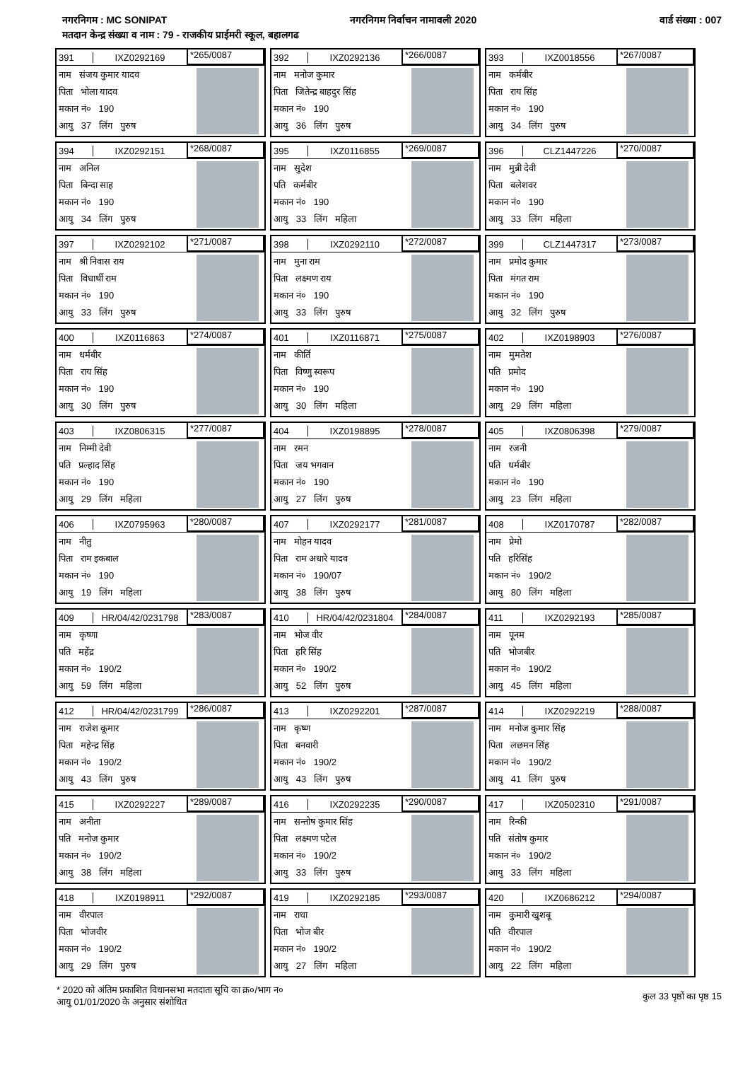नगरनिगम : MC SONIPAT नगरनिगम निर्वाचन नामावली 2020 वार्ड संख्या : 007
मतदान केन्द्र संख्या व नाम : 79 - राजकीय प्राईमरी स्कूल, बहालगढ
391 IXZ0292169 *265/0087
नाम संजय कुमार यादव
पिता भोला यादव
मकान नं० 190
आयु 37 लिंग पुरुष
392 IXZ0292136 *266/0087
नाम मनोज कुमार
पिता जितेन्द्र बाहदुर सिंह
मकान नं० 190
आयु 36 लिंग पुरुष
393 IXZ0018556 *267/0087
नाम कर्मबीर
पिता राय सिंह
मकान नं० 190
आयु 34 लिंग पुरुष
394 IXZ0292151 *268/0087
नाम अनिल
पिता बिन्दा साह
मकान नं० 190
आयु 34 लिंग पुरुष
395 IXZ0116855 *269/0087
नाम सुदेश
पति कर्मबीर
मकान नं० 190
आयु 33 लिंग महिला
396 CLZ1447226 *270/0087
नाम मुन्नी देवी
पिता बलेशवर
मकान नं० 190
आयु 33 लिंग महिला
397 IXZ0292102 *271/0087
नाम श्री निवास राय
पिता विधार्थी राम
मकान नं० 190
आयु 33 लिंग पुरुष
398 IXZ0292110 *272/0087
नाम मुना राम
पिता लक्ष्मण राय
मकान नं० 190
आयु 33 लिंग पुरुष
399 CLZ1447317 *273/0087
नाम प्रमोद कुमार
पिता मंगत राम
मकान नं० 190
आयु 32 लिंग पुरुष
400 IXZ0116863 *274/0087
नाम धर्मबीर
पिता राय सिंह
मकान नं० 190
आयु 30 लिंग पुरुष
401 IXZ0116871 *275/0087
नाम कीर्ति
पिता विष्णु स्वरूप
मकान नं० 190
आयु 30 लिंग महिला
402 IXZ0198903 *276/0087
नाम मुमतेश
पति प्रमोद
मकान नं० 190
आयु 29 लिंग महिला
403 IXZ0806315 *277/0087
नाम निम्मी देवी
पति प्रल्हाद सिंह
मकान नं० 190
आयु 29 लिंग महिला
404 IXZ0198895 *278/0087
नाम रमन
पिता जय भगवान
मकान नं० 190
आयु 27 लिंग पुरुष
405 IXZ0806398 *279/0087
नाम रजनी
पति धर्मबीर
मकान नं० 190
आयु 23 लिंग महिला
406 IXZ0795963 *280/0087
नाम नीतु
पिता राम इकबाल
मकान नं० 190
आयु 19 लिंग महिला
407 IXZ0292177 *281/0087
नाम मोहन यादव
पिता राम अधारे यादव
मकान नं० 190/07
आयु 38 लिंग पुरुष
408 IXZ0170787 *282/0087
नाम प्रेमो
पति हरिसिंह
मकान नं० 190/2
आयु 80 लिंग महिला
409 HR/04/42/0231798 *283/0087
नाम कृष्णा
पति महेंद्र
मकान नं० 190/2
आयु 59 लिंग महिला
410 HR/04/42/0231804 *284/0087
नाम भोज वीर
पिता हरि सिंह
मकान नं० 190/2
आयु 52 लिंग पुरुष
411 IXZ0292193 *285/0087
नाम पूनम
पति भोजबीर
मकान नं० 190/2
आयु 45 लिंग महिला
412 HR/04/42/0231799 *286/0087
नाम राजेश कूमार
पिता महेन्द्र सिंह
मकान नं० 190/2
आयु 43 लिंग पुरुष
413 IXZ0292201 *287/0087
नाम कृष्ण
पिता बनवारी
मकान नं० 190/2
आयु 43 लिंग पुरुष
414 IXZ0292219 *288/0087
नाम मनोज कुमार सिंह
पिता लछमन सिंह
मकान नं० 190/2
आयु 41 लिंग पुरुष
415 IXZ0292227 *289/0087
नाम अनीता
पति मनोज कुमार
मकान नं० 190/2
आयु 38 लिंग महिला
416 IXZ0292235 *290/0087
नाम सन्तोष कुमार सिंह
पिता लक्ष्मण पटेल
मकान नं० 190/2
आयु 33 लिंग पुरुष
417 IXZ0502310 *291/0087
नाम रिन्की
पति संतोष कुमार
मकान नं० 190/2
आयु 33 लिंग महिला
418 IXZ0198911 *292/0087
नाम वीरपाल
पिता भोजवीर
मकान नं० 190/2
आयु 29 लिंग पुरुष
419 IXZ0292185 *293/0087
नाम राधा
पिता भोज बीर
मकान नं० 190/2
आयु 27 लिंग महिला
420 IXZ0686212 *294/0087
नाम कुमारी खुशबू
पति वीरपाल
मकान नं० 190/2
आयु 22 लिंग महिला
* 2020 को अंतिम प्रकाशित विधानसभा मतदाता सूचि का क्र०/भाग न०
आयु 01/01/2020 के अनुसार संशोधित
कुल 33 पृष्ठों का पृष्ठ 15